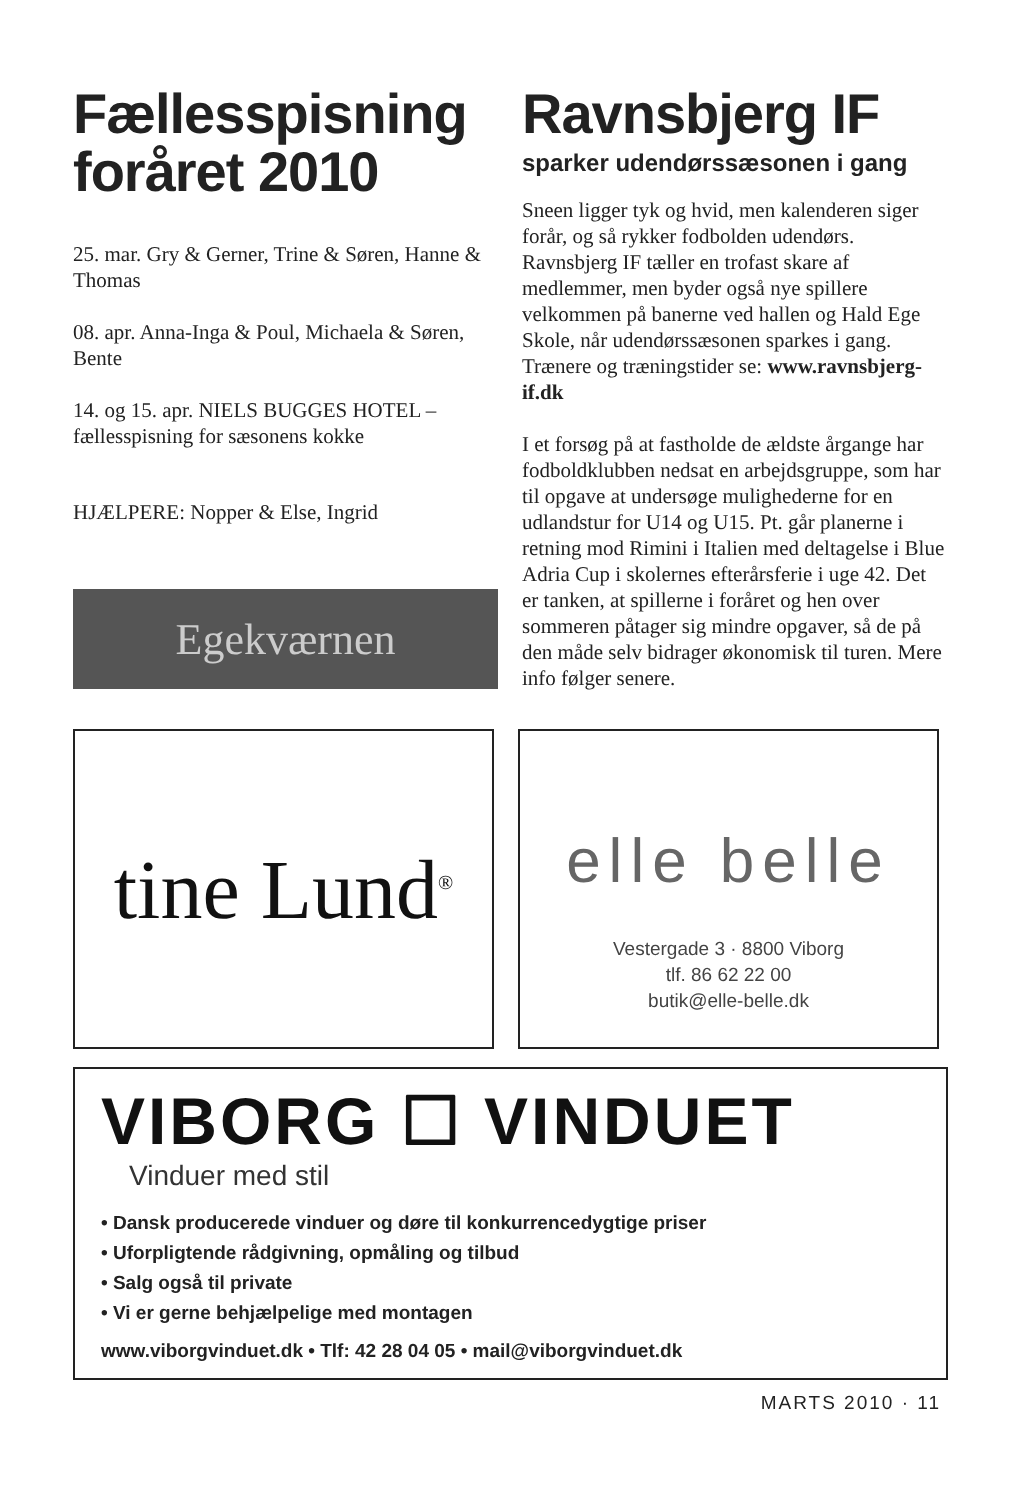Fællesspisning foråret 2010
25. mar. Gry & Gerner, Trine & Søren, Hanne & Thomas
08. apr. Anna-Inga & Poul, Michaela & Søren, Bente
14. og 15. apr. NIELS BUGGES HOTEL – fællesspisning for sæsonens kokke
HJÆLPERE: Nopper & Else, Ingrid
Egekværnen
Ravnsbjerg IF
sparker udendørssæsonen i gang
Sneen ligger tyk og hvid, men kalenderen siger forår, og så rykker fodbolden udendørs. Ravnsbjerg IF tæller en trofast skare af medlemmer, men byder også nye spillere velkommen på banerne ved hallen og Hald Ege Skole, når udendørssæsonen sparkes i gang. Trænere og træningstider se: www.ravnsbjerg-if.dk
I et forsøg på at fastholde de ældste årgange har fodboldklubben nedsat en arbejdsgruppe, som har til opgave at undersøge mulighederne for en udlandstur for U14 og U15. Pt. går planerne i retning mod Rimini i Italien med deltagelse i Blue Adria Cup i skolernes efterårsferie i uge 42. Det er tanken, at spillerne i foråret og hen over sommeren påtager sig mindre opgaver, så de på den måde selv bidrager økonomisk til turen. Mere info følger senere.
tine Lund<sup>®</sup>
elle belle
Vestergade 3 · 8800 Viborg
tlf. 86 62 22 00
butik@elle-belle.dk
VIBORG ☐ VINDUET
Vinduer med stil
• Dansk producerede vinduer og døre til konkurrencedygtige priser
• Uforpligtende rådgivning, opmåling og tilbud
• Salg også til private
• Vi er gerne behjælpelige med montagen
www.viborgvinduet.dk • Tlf: 42 28 04 05 • mail@viborgvinduet.dk
MARTS 2010 · 11